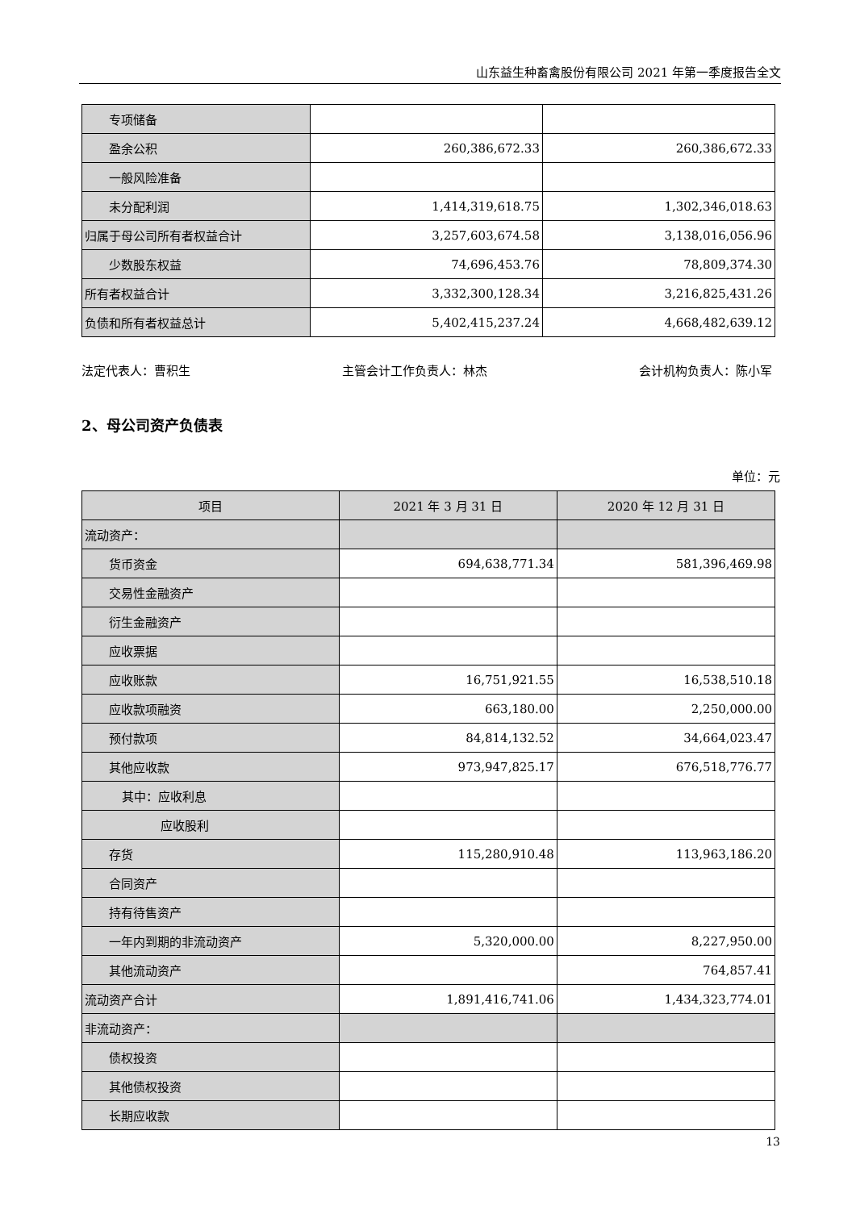山东益生种畜禽股份有限公司 2021 年第一季度报告全文
| 专项储备 | | |
| 盈余公积 | 260,386,672.33 | 260,386,672.33 |
| 一般风险准备 | | |
| 未分配利润 | 1,414,319,618.75 | 1,302,346,018.63 |
| 归属于母公司所有者权益合计 | 3,257,603,674.58 | 3,138,016,056.96 |
| 少数股东权益 | 74,696,453.76 | 78,809,374.30 |
| 所有者权益合计 | 3,332,300,128.34 | 3,216,825,431.26 |
| 负债和所有者权益总计 | 5,402,415,237.24 | 4,668,482,639.12 |
法定代表人：曹积生 主管会计工作负责人：林杰 会计机构负责人：陈小军
2、母公司资产负债表
单位：元
| 项目 | 2021 年 3 月 31 日 | 2020 年 12 月 31 日 |
| --- | --- | --- |
| 流动资产： | | |
| 货币资金 | 694,638,771.34 | 581,396,469.98 |
| 交易性金融资产 | | |
| 衍生金融资产 | | |
| 应收票据 | | |
| 应收账款 | 16,751,921.55 | 16,538,510.18 |
| 应收款项融资 | 663,180.00 | 2,250,000.00 |
| 预付款项 | 84,814,132.52 | 34,664,023.47 |
| 其他应收款 | 973,947,825.17 | 676,518,776.77 |
| 其中：应收利息 | | |
| 应收股利 | | |
| 存货 | 115,280,910.48 | 113,963,186.20 |
| 合同资产 | | |
| 持有待售资产 | | |
| 一年内到期的非流动资产 | 5,320,000.00 | 8,227,950.00 |
| 其他流动资产 | | 764,857.41 |
| 流动资产合计 | 1,891,416,741.06 | 1,434,323,774.01 |
| 非流动资产： | | |
| 债权投资 | | |
| 其他债权投资 | | |
| 长期应收款 | | |
13